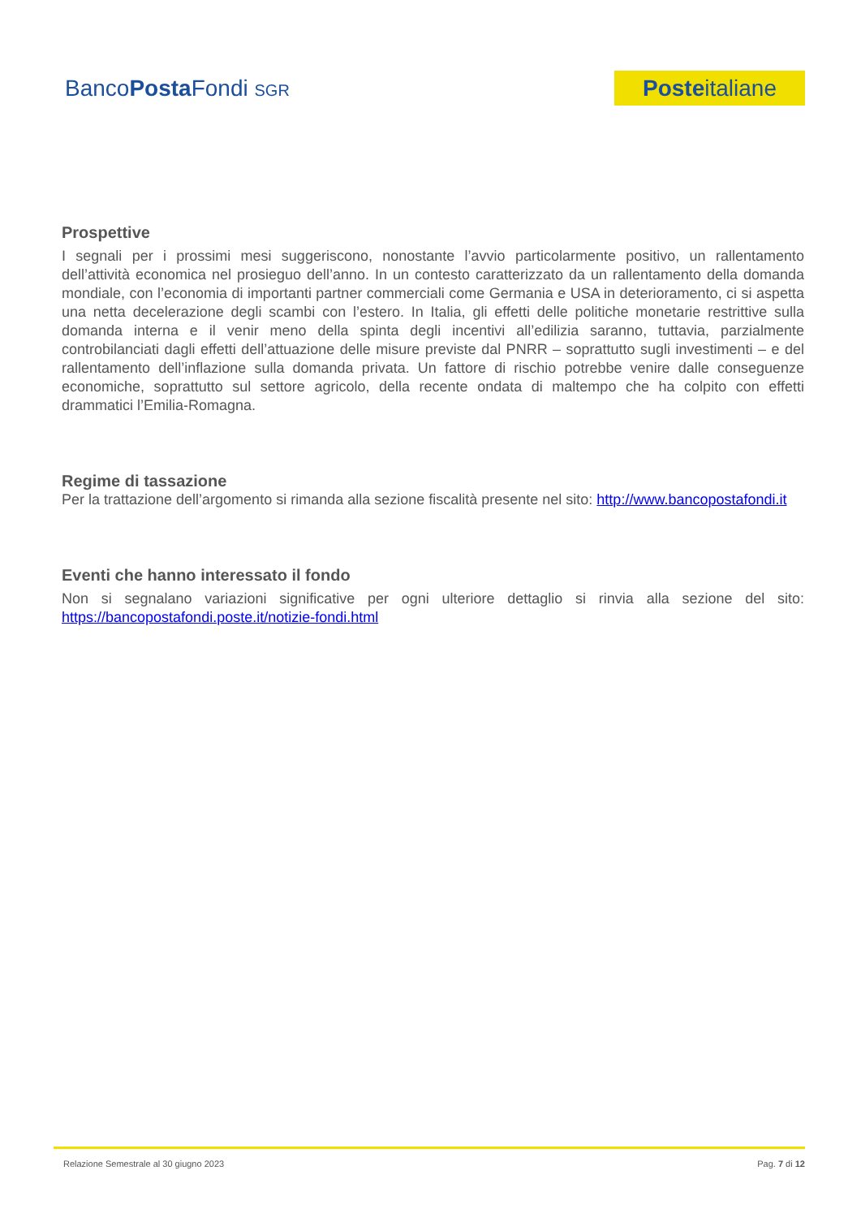BancoPosta Fondi SGR
Poste italiane
Prospettive
I segnali per i prossimi mesi suggeriscono, nonostante l’avvio particolarmente positivo, un rallentamento dell’attività economica nel prosieguo dell’anno. In un contesto caratterizzato da un rallentamento della domanda mondiale, con l’economia di importanti partner commerciali come Germania e USA in deterioramento, ci si aspetta una netta decelerazione degli scambi con l’estero. In Italia, gli effetti delle politiche monetarie restrittive sulla domanda interna e il venir meno della spinta degli incentivi all’edilizia saranno, tuttavia, parzialmente controbilanciati dagli effetti dell’attuazione delle misure previste dal PNRR – soprattutto sugli investimenti – e del rallentamento dell’inflazione sulla domanda privata. Un fattore di rischio potrebbe venire dalle conseguenze economiche, soprattutto sul settore agricolo, della recente ondata di maltempo che ha colpito con effetti drammatici l’Emilia-Romagna.
Regime di tassazione
Per la trattazione dell’argomento si rimanda alla sezione fiscalità presente nel sito: http://www.bancopostafondi.it
Eventi che hanno interessato il fondo
Non si segnalano variazioni significative per ogni ulteriore dettaglio si rinvia alla sezione del sito: https://bancopostafondi.poste.it/notizie-fondi.html
Relazione Semestrale al 30 giugno 2023 Pag. 7 di 12